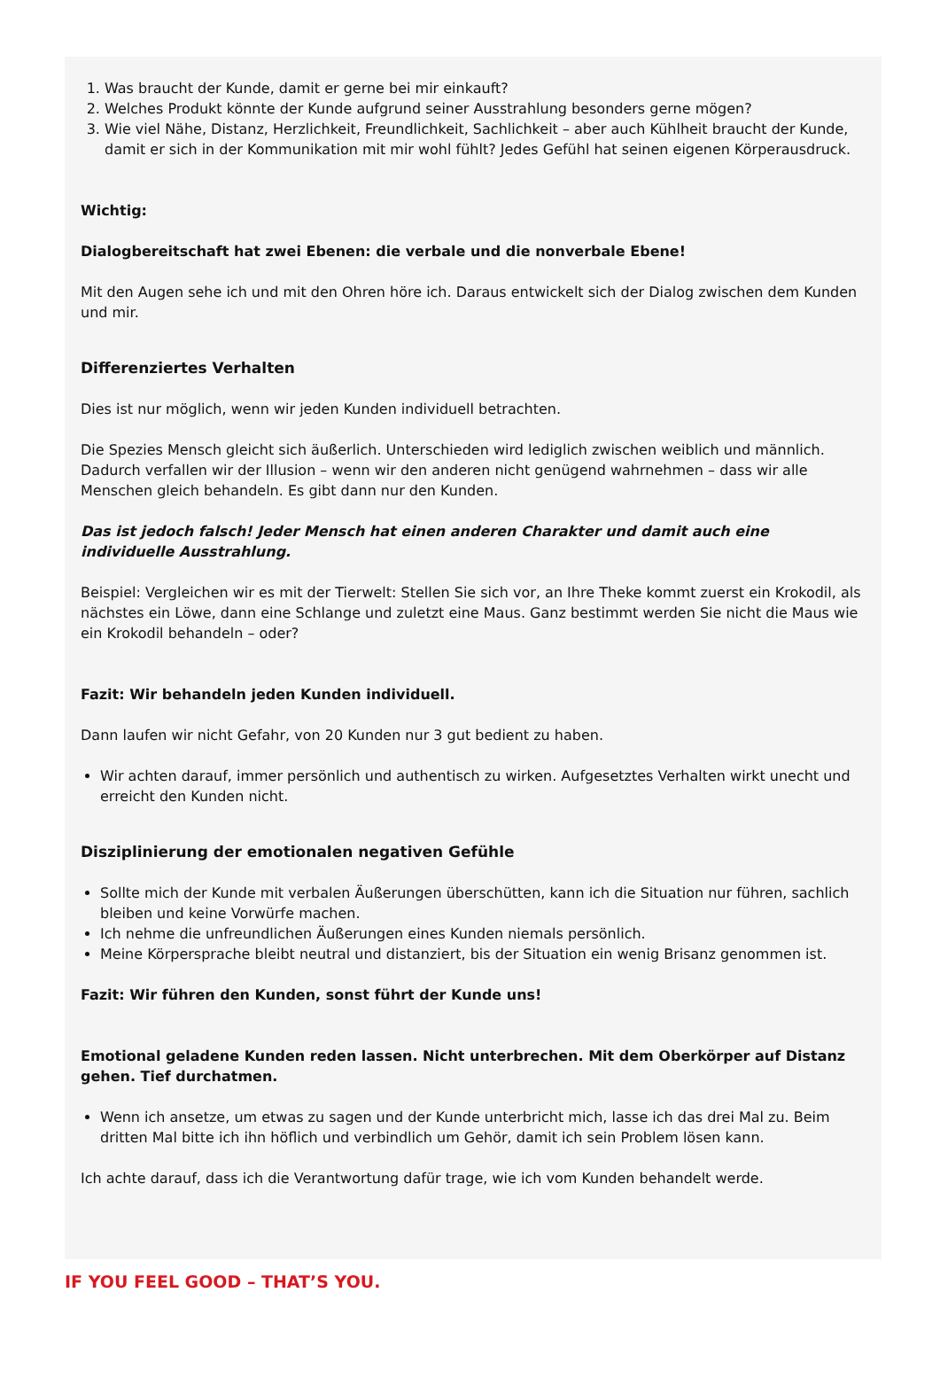1. Was braucht der Kunde, damit er gerne bei mir einkauft?
2. Welches Produkt könnte der Kunde aufgrund seiner Ausstrahlung besonders gerne mögen?
3. Wie viel Nähe, Distanz, Herzlichkeit, Freundlichkeit, Sachlichkeit – aber auch Kühlheit braucht der Kunde, damit er sich in der Kommunikation mit mir wohl fühlt? Jedes Gefühl hat seinen eigenen Körperausdruck.
Wichtig:
Dialogbereitschaft hat zwei Ebenen: die verbale und die nonverbale Ebene!
Mit den Augen sehe ich und mit den Ohren höre ich. Daraus entwickelt sich der Dialog zwischen dem Kunden und mir.
Differenziertes Verhalten
Dies ist nur möglich, wenn wir jeden Kunden individuell betrachten.
Die Spezies Mensch gleicht sich äußerlich. Unterschieden wird lediglich zwischen weiblich und männlich. Dadurch verfallen wir der Illusion – wenn wir den anderen nicht genügend wahrnehmen – dass wir alle Menschen gleich behandeln. Es gibt dann nur den Kunden.
Das ist jedoch falsch! Jeder Mensch hat einen anderen Charakter und damit auch eine individuelle Ausstrahlung.
Beispiel: Vergleichen wir es mit der Tierwelt: Stellen Sie sich vor, an Ihre Theke kommt zuerst ein Krokodil, als nächstes ein Löwe, dann eine Schlange und zuletzt eine Maus. Ganz bestimmt werden Sie nicht die Maus wie ein Krokodil behandeln – oder?
Fazit: Wir behandeln jeden Kunden individuell.
Dann laufen wir nicht Gefahr, von 20 Kunden nur 3 gut bedient zu haben.
Wir achten darauf, immer persönlich und authentisch zu wirken. Aufgesetztes Verhalten wirkt unecht und erreicht den Kunden nicht.
Disziplinierung der emotionalen negativen Gefühle
Sollte mich der Kunde mit verbalen Äußerungen überschütten, kann ich die Situation nur führen, sachlich bleiben und keine Vorwürfe machen.
Ich nehme die unfreundlichen Äußerungen eines Kunden niemals persönlich.
Meine Körpersprache bleibt neutral und distanziert, bis der Situation ein wenig Brisanz genommen ist.
Fazit: Wir führen den Kunden, sonst führt der Kunde uns!
Emotional geladene Kunden reden lassen. Nicht unterbrechen. Mit dem Oberkörper auf Distanz gehen. Tief durchatmen.
Wenn ich ansetze, um etwas zu sagen und der Kunde unterbricht mich, lasse ich das drei Mal zu. Beim dritten Mal bitte ich ihn höflich und verbindlich um Gehör, damit ich sein Problem lösen kann.
Ich achte darauf, dass ich die Verantwortung dafür trage, wie ich vom Kunden behandelt werde.
IF YOU FEEL GOOD – THAT’S YOU.